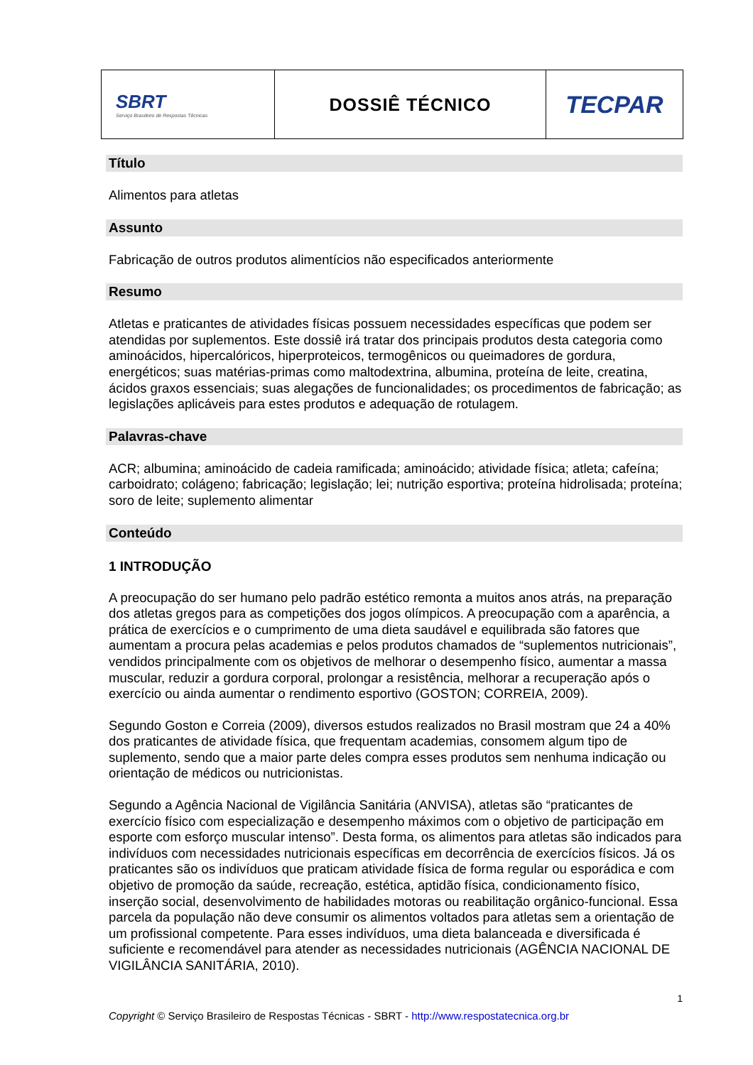| SBRT Serviço Brasileiro de Respostas Técnicas | DOSSIÊ TÉCNICO | TECPAR |
Título
Alimentos para atletas
Assunto
Fabricação de outros produtos alimentícios não especificados anteriormente
Resumo
Atletas e praticantes de atividades físicas possuem necessidades específicas que podem ser atendidas por suplementos. Este dossiê irá tratar dos principais produtos desta categoria como aminoácidos, hipercalóricos, hiperproteicos, termogênicos ou queimadores de gordura, energéticos; suas matérias-primas como maltodextrina, albumina, proteína de leite, creatina, ácidos graxos essenciais; suas alegações de funcionalidades; os procedimentos de fabricação; as legislações aplicáveis para estes produtos e adequação de rotulagem.
Palavras-chave
ACR; albumina; aminoácido de cadeia ramificada; aminoácido; atividade física; atleta; cafeína; carboidrato; colágeno; fabricação; legislação; lei; nutrição esportiva; proteína hidrolisada; proteína; soro de leite; suplemento alimentar
Conteúdo
1 INTRODUÇÃO
A preocupação do ser humano pelo padrão estético remonta a muitos anos atrás, na preparação dos atletas gregos para as competições dos jogos olímpicos. A preocupação com a aparência, a prática de exercícios e o cumprimento de uma dieta saudável e equilibrada são fatores que aumentam a procura pelas academias e pelos produtos chamados de “suplementos nutricionais”, vendidos principalmente com os objetivos de melhorar o desempenho físico, aumentar a massa muscular, reduzir a gordura corporal, prolongar a resistência, melhorar a recuperação após o exercício ou ainda aumentar o rendimento esportivo (GOSTON; CORREIA, 2009).
Segundo Goston e Correia (2009), diversos estudos realizados no Brasil mostram que 24 a 40% dos praticantes de atividade física, que frequentam academias, consomem algum tipo de suplemento, sendo que a maior parte deles compra esses produtos sem nenhuma indicação ou orientação de médicos ou nutricionistas.
Segundo a Agência Nacional de Vigilância Sanitária (ANVISA), atletas são “praticantes de exercício físico com especialização e desempenho máximos com o objetivo de participação em esporte com esforço muscular intenso”. Desta forma, os alimentos para atletas são indicados para indivíduos com necessidades nutricionais específicas em decorrência de exercícios físicos. Já os praticantes são os indivíduos que praticam atividade física de forma regular ou esporádica e com objetivo de promoção da saúde, recreação, estética, aptidão física, condicionamento físico, inserção social, desenvolvimento de habilidades motoras ou reabilitação orgânico-funcional. Essa parcela da população não deve consumir os alimentos voltados para atletas sem a orientação de um profissional competente. Para esses indivíduos, uma dieta balanceada e diversificada é suficiente e recomendável para atender as necessidades nutricionais (AGÊNCIA NACIONAL DE VIGILÂNCIA SANITÁRIA, 2010).
1
Copyright © Serviço Brasileiro de Respostas Técnicas - SBRT - http://www.respostatecnica.org.br